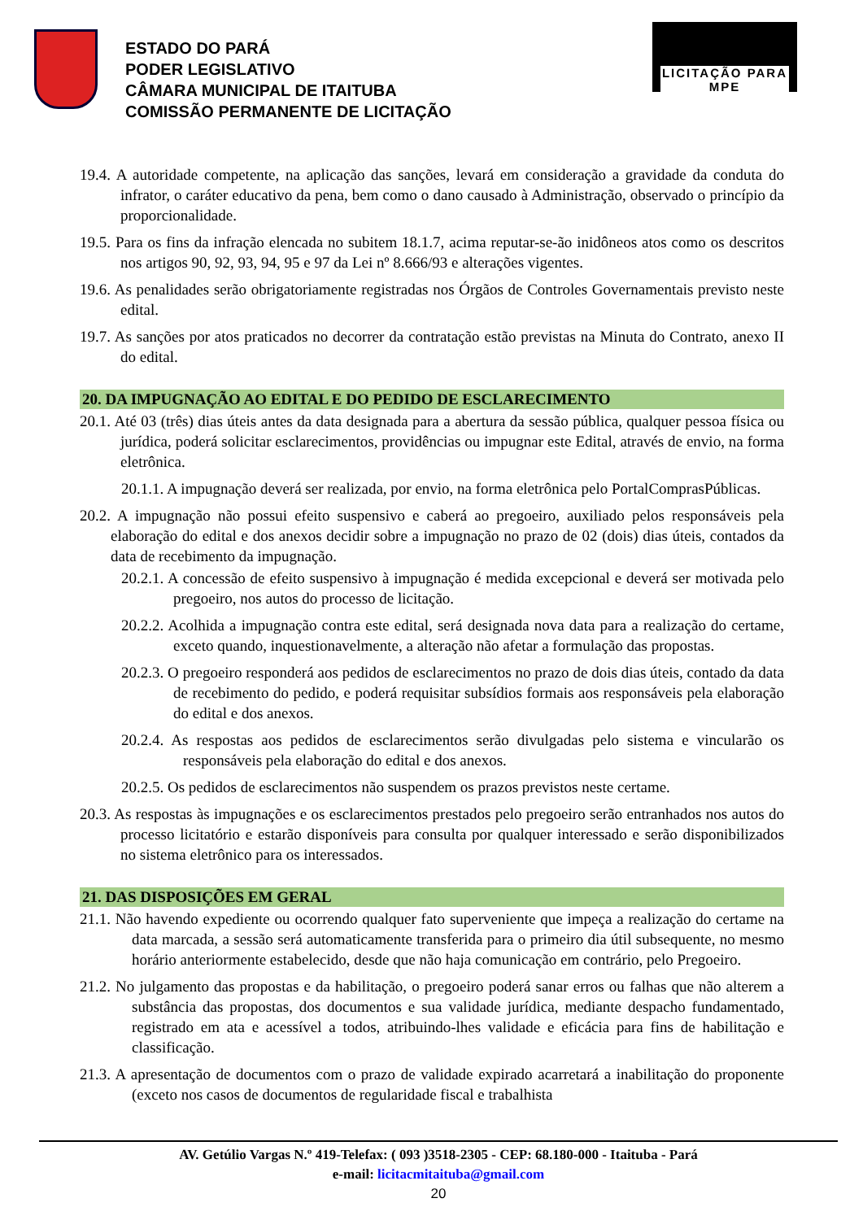ESTADO DO PARÁ
PODER LEGISLATIVO
CÂMARA MUNICIPAL DE ITAITUBA
COMISSÃO PERMANENTE DE LICITAÇÃO
LICITAÇÃO PARA MPE
19.4. A autoridade competente, na aplicação das sanções, levará em consideração a gravidade da conduta do infrator, o caráter educativo da pena, bem como o dano causado à Administração, observado o princípio da proporcionalidade.
19.5. Para os fins da infração elencada no subitem 18.1.7, acima reputar-se-ão inidôneos atos como os descritos nos artigos 90, 92, 93, 94, 95 e 97 da Lei nº 8.666/93 e alterações vigentes.
19.6. As penalidades serão obrigatoriamente registradas nos Órgãos de Controles Governamentais previsto neste edital.
19.7. As sanções por atos praticados no decorrer da contratação estão previstas na Minuta do Contrato, anexo II do edital.
20. DA IMPUGNAÇÃO AO EDITAL E DO PEDIDO DE ESCLARECIMENTO
20.1. Até 03 (três) dias úteis antes da data designada para a abertura da sessão pública, qualquer pessoa física ou jurídica, poderá solicitar esclarecimentos, providências ou impugnar este Edital, através de envio, na forma eletrônica.
20.1.1. A impugnação deverá ser realizada, por envio, na forma eletrônica pelo PortalComprasPúblicas.
20.2. A impugnação não possui efeito suspensivo e caberá ao pregoeiro, auxiliado pelos responsáveis pela elaboração do edital e dos anexos decidir sobre a impugnação no prazo de 02 (dois) dias úteis, contados da data de recebimento da impugnação.
20.2.1. A concessão de efeito suspensivo à impugnação é medida excepcional e deverá ser motivada pelo pregoeiro, nos autos do processo de licitação.
20.2.2. Acolhida a impugnação contra este edital, será designada nova data para a realização do certame, exceto quando, inquestionavelmente, a alteração não afetar a formulação das propostas.
20.2.3. O pregoeiro responderá aos pedidos de esclarecimentos no prazo de dois dias úteis, contado da data de recebimento do pedido, e poderá requisitar subsídios formais aos responsáveis pela elaboração do edital e dos anexos.
20.2.4. As respostas aos pedidos de esclarecimentos serão divulgadas pelo sistema e vincularão os responsáveis pela elaboração do edital e dos anexos.
20.2.5. Os pedidos de esclarecimentos não suspendem os prazos previstos neste certame.
20.3. As respostas às impugnações e os esclarecimentos prestados pelo pregoeiro serão entranhados nos autos do processo licitatório e estarão disponíveis para consulta por qualquer interessado e serão disponibilizados no sistema eletrônico para os interessados.
21. DAS DISPOSIÇÕES EM GERAL
21.1. Não havendo expediente ou ocorrendo qualquer fato superveniente que impeça a realização do certame na data marcada, a sessão será automaticamente transferida para o primeiro dia útil subsequente, no mesmo horário anteriormente estabelecido, desde que não haja comunicação em contrário, pelo Pregoeiro.
21.2. No julgamento das propostas e da habilitação, o pregoeiro poderá sanar erros ou falhas que não alterem a substância das propostas, dos documentos e sua validade jurídica, mediante despacho fundamentado, registrado em ata e acessível a todos, atribuindo-lhes validade e eficácia para fins de habilitação e classificação.
21.3. A apresentação de documentos com o prazo de validade expirado acarretará a inabilitação do proponente (exceto nos casos de documentos de regularidade fiscal e trabalhista
AV. Getúlio Vargas N.º 419-Telefax: ( 093 )3518-2305 - CEP: 68.180-000 - Itaituba - Pará
e-mail: licitacmitaituba@gmail.com
20